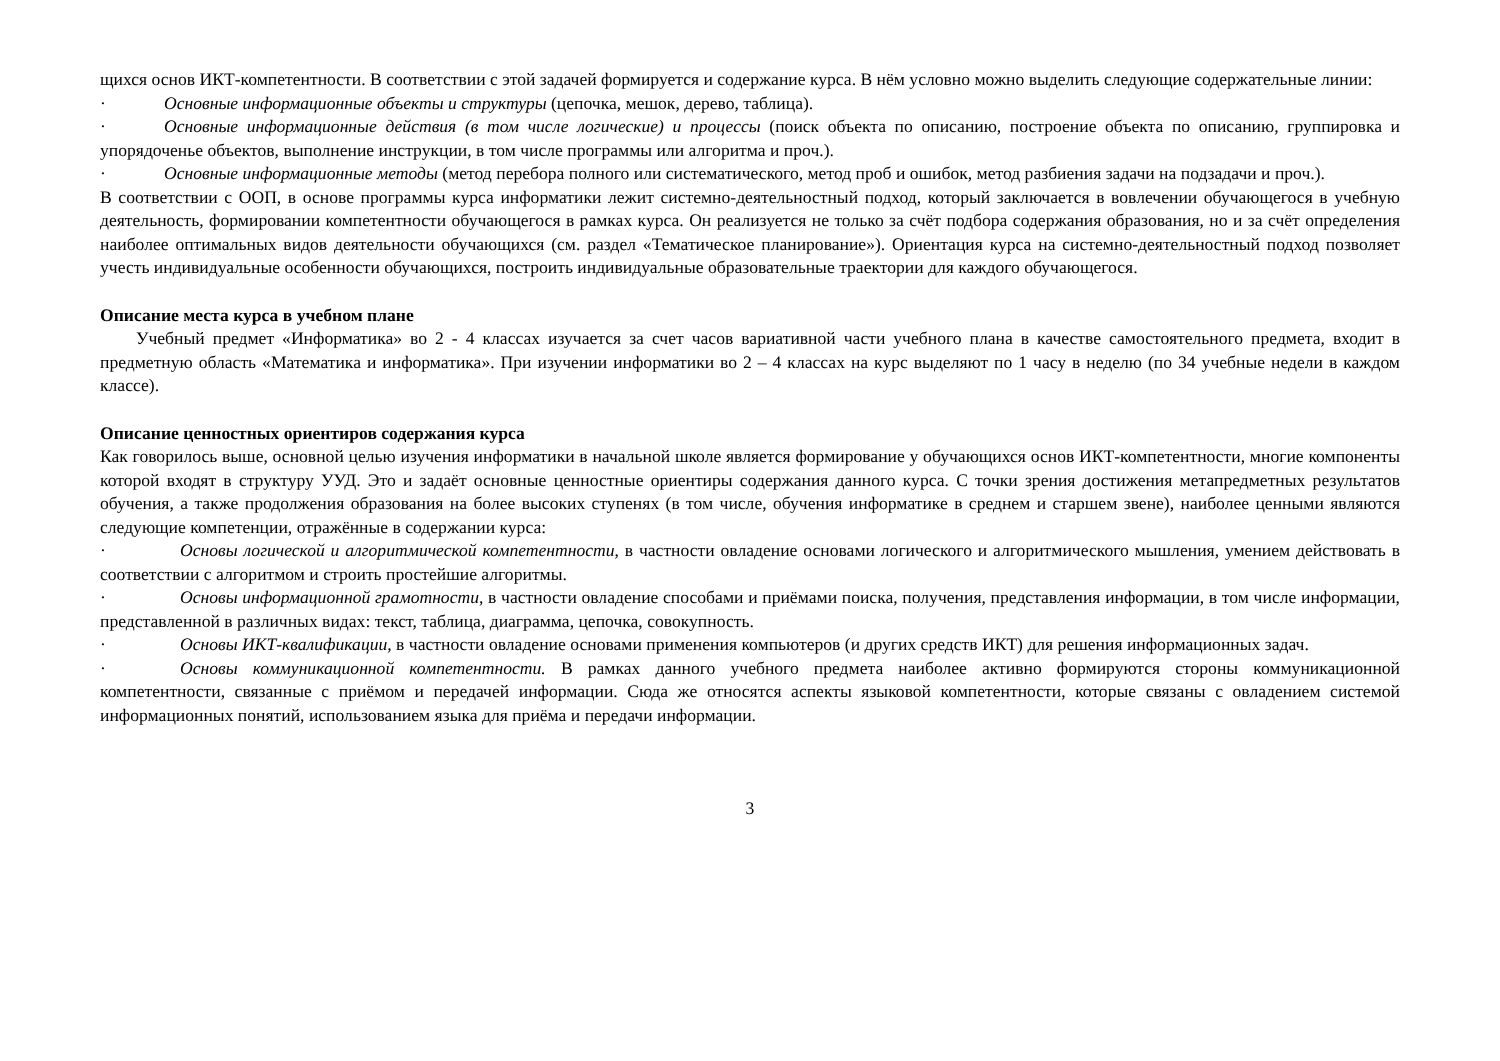щихся основ ИКТ-компетентности. В соответствии с этой задачей формируется и содержание курса. В нём условно можно выделить следующие содержательные линии:
· Основные информационные объекты и структуры (цепочка, мешок, дерево, таблица).
· Основные информационные действия (в том числе логические) и процессы (поиск объекта по описанию, построение объекта по описанию, группировка и упорядоченье объектов, выполнение инструкции, в том числе программы или алгоритма и проч.).
· Основные информационные методы (метод перебора полного или систематического, метод проб и ошибок, метод разбиения задачи на подзадачи и проч.).
В соответствии с ООП, в основе программы курса информатики лежит системно-деятельностный подход, который заключается в вовлечении обучающегося в учебную деятельность, формировании компетентности обучающегося в рамках курса. Он реализуется не только за счёт подбора содержания образования, но и за счёт определения наиболее оптимальных видов деятельности обучающихся (см. раздел «Тематическое планирование»). Ориентация курса на системно-деятельностный подход позволяет учесть индивидуальные особенности обучающихся, построить индивидуальные образовательные траектории для каждого обучающегося.
Описание места курса в учебном плане
Учебный предмет «Информатика» во 2 - 4 классах изучается за счет часов вариативной части учебного плана в качестве самостоятельного предмета, входит в предметную область «Математика и информатика». При изучении информатики во 2 – 4 классах на курс выделяют по 1 часу в неделю (по 34 учебные недели в каждом классе).
Описание ценностных ориентиров содержания курса
Как говорилось выше, основной целью изучения информатики в начальной школе является формирование у обучающихся основ ИКТ-компетентности, многие компоненты которой входят в структуру УУД. Это и задаёт основные ценностные ориентиры содержания данного курса. С точки зрения достижения метапредметных результатов обучения, а также продолжения образования на более высоких ступенях (в том числе, обучения информатике в среднем и старшем звене), наиболее ценными являются следующие компетенции, отражённые в содержании курса:
· Основы логической и алгоритмической компетентности, в частности овладение основами логического и алгоритмического мышления, умением действовать в соответствии с алгоритмом и строить простейшие алгоритмы.
· Основы информационной грамотности, в частности овладение способами и приёмами поиска, получения, представления информации, в том числе информации, представленной в различных видах: текст, таблица, диаграмма, цепочка, совокупность.
· Основы ИКТ-квалификации, в частности овладение основами применения компьютеров (и других средств ИКТ) для решения информационных задач.
· Основы коммуникационной компетентности. В рамках данного учебного предмета наиболее активно формируются стороны коммуникационной компетентности, связанные с приёмом и передачей информации. Сюда же относятся аспекты языковой компетентности, которые связаны с овладением системой информационных понятий, использованием языка для приёма и передачи информации.
3